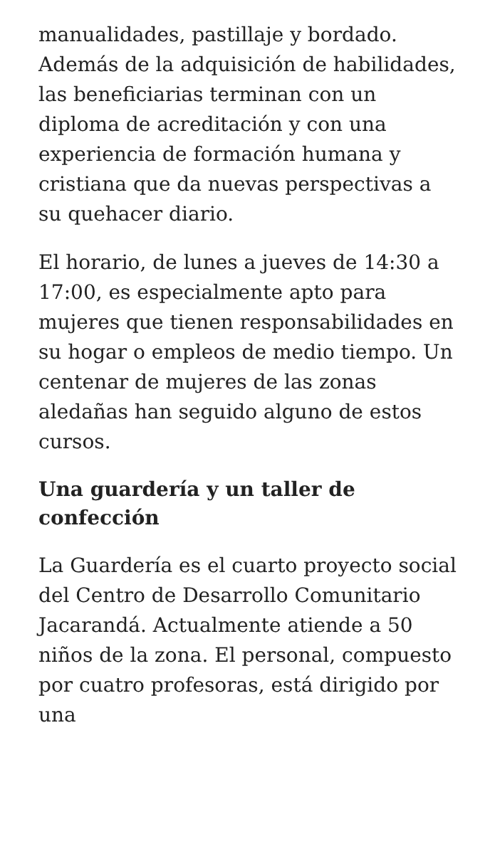manualidades, pastillaje y bordado. Además de la adquisición de habilidades, las beneficiarias terminan con un diploma de acreditación y con una experiencia de formación humana y cristiana que da nuevas perspectivas a su quehacer diario.
El horario, de lunes a jueves de 14:30 a 17:00, es especialmente apto para mujeres que tienen responsabilidades en su hogar o empleos de medio tiempo. Un centenar de mujeres de las zonas aledañas han seguido alguno de estos cursos.
Una guardería y un taller de confección
La Guardería es el cuarto proyecto social del Centro de Desarrollo Comunitario Jacarandá. Actualmente atiende a 50 niños de la zona. El personal, compuesto por cuatro profesoras, está dirigido por una